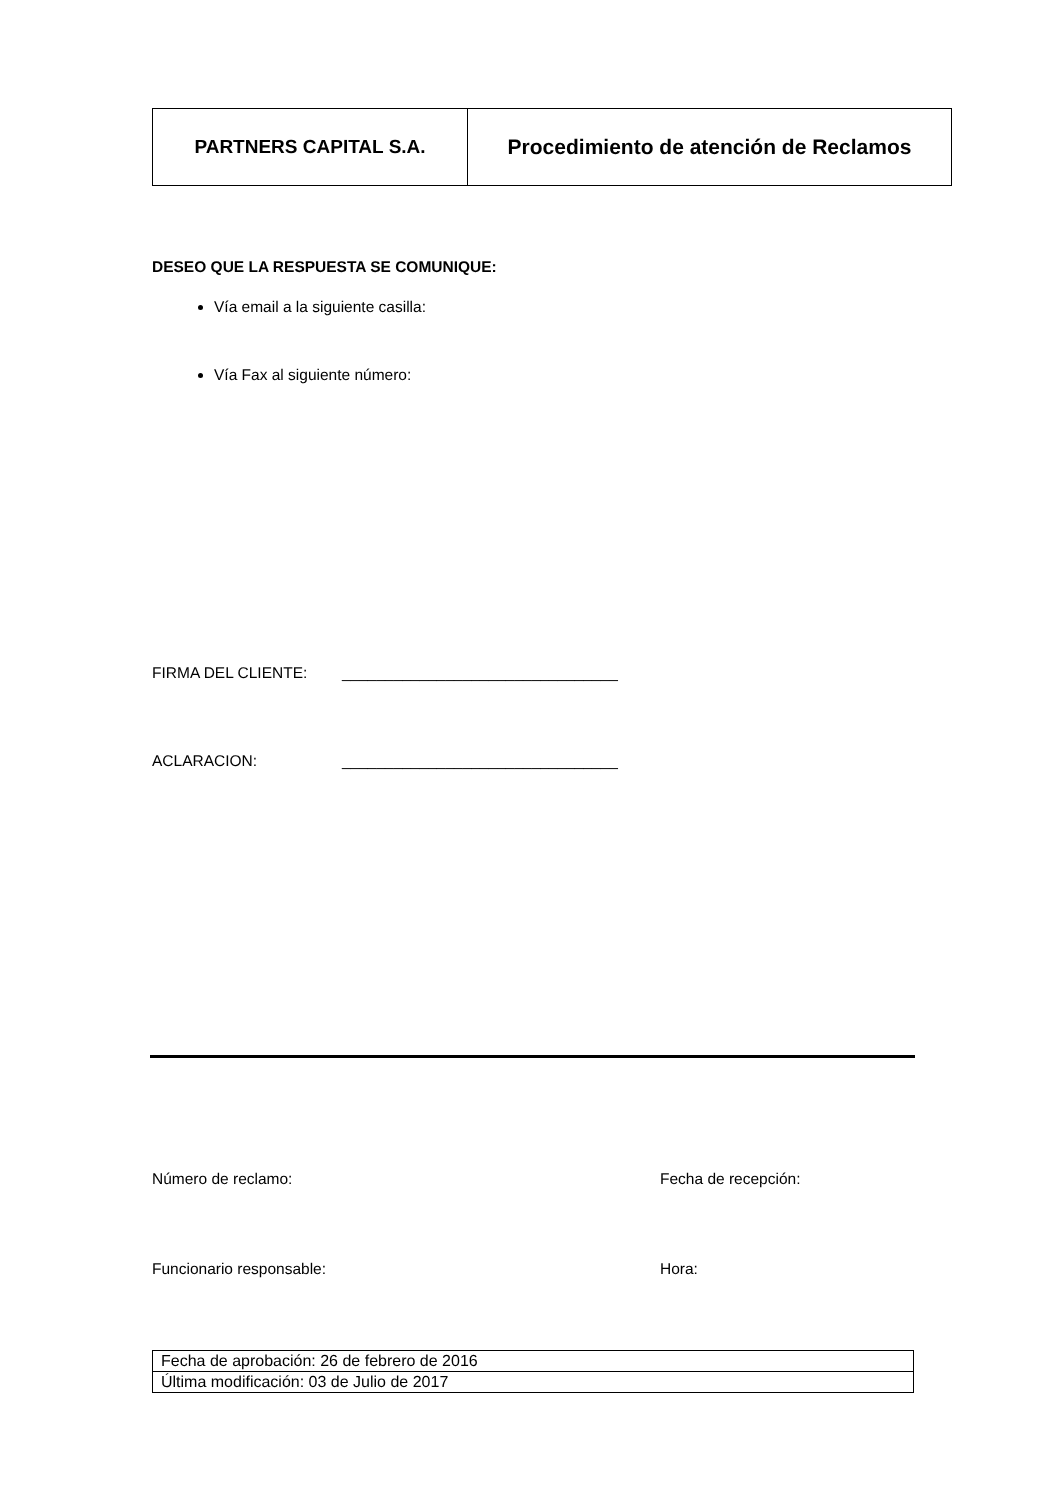| PARTNERS CAPITAL S.A. | Procedimiento de atención de Reclamos |
DESEO QUE LA RESPUESTA SE COMUNIQUE:
Vía email a la siguiente casilla:
Vía Fax al siguiente número:
FIRMA DEL CLIENTE: ________________________________
ACLARACION: ________________________________
Número de reclamo: Fecha de recepción:
Funcionario responsable: Hora:
| Fecha de aprobación: 26 de febrero de 2016 |
| Última modificación: 03 de Julio de 2017 |